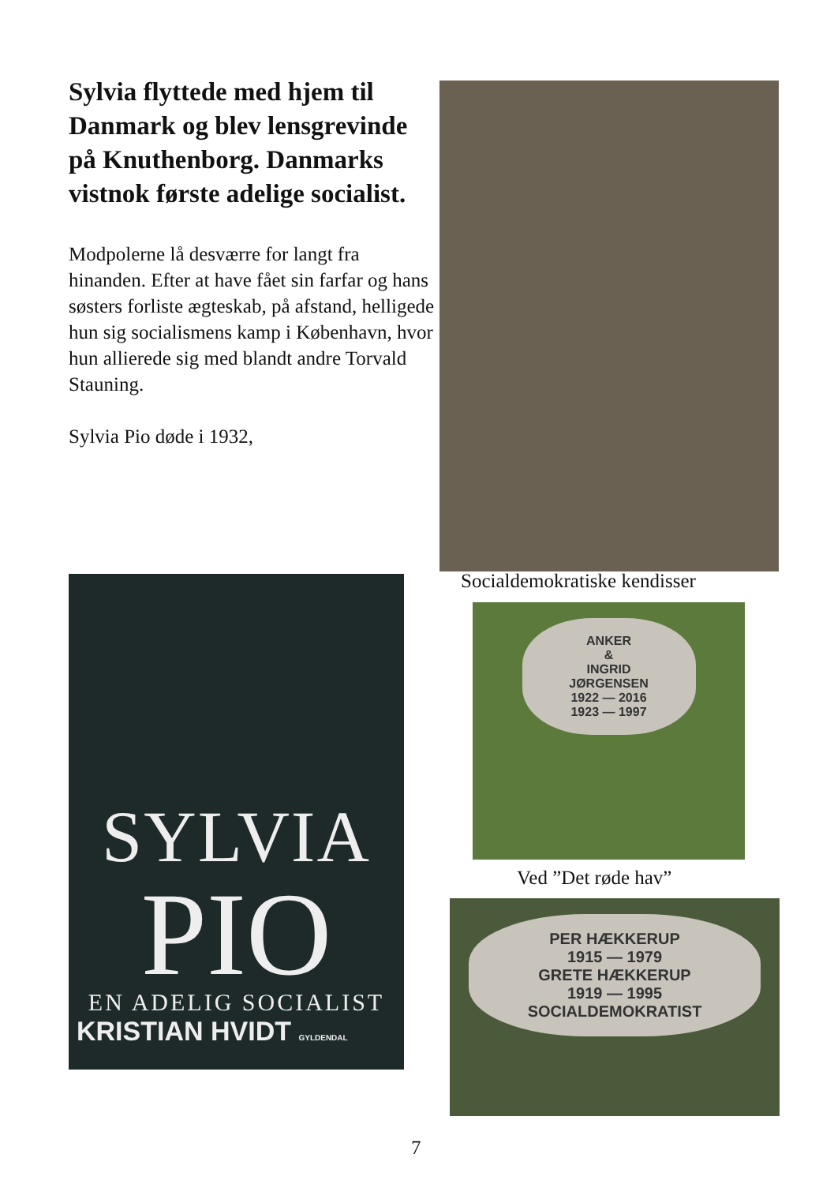Sylvia flyttede med hjem til Danmark og blev lensgrevinde på Knuthenborg. Danmarks vistnok første adelige socialist.
Modpolerne lå desværre for langt fra hinanden. Efter at have fået sin farfar og hans søsters forliste ægteskab, på afstand, helligede hun sig socialismens kamp i København, hvor hun allierede sig med blandt andre Torvald Stauning.
Sylvia Pio døde i 1932,
Socialdemokratiske kendisser
SYLVIA
PIO
EN ADELIG SOCIALIST
KRISTIAN HVIDT GYLDENDAL
ANKER
&
INGRID
JØRGENSEN
1922 — 2016
1923 — 1997
Ved ”Det røde hav”
PER HÆKKERUP
1915 — 1979
GRETE HÆKKERUP
1919 — 1995
SOCIALDEMOKRATIST
7